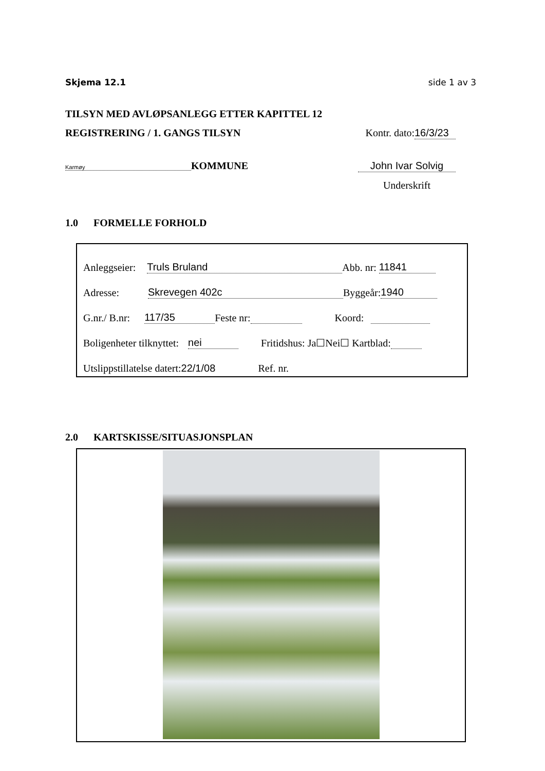Skjema 12.1 side 1 av 3
TILSYN MED AVLØPSANLEGG ETTER KAPITTEL 12
REGISTRERING / 1. GANGS TILSYN Kontr. dato: 16/3/23
Karmøy KOMMUNE John Ivar Solvig
Underskrift
1.0 FORMELLE FORHOLD
Anleggseier: Truls Bruland Abb. nr: 11841
Adresse: Skrevegen 402c Byggeår: 1940
G.nr./ B.nr: 117/35 Feste nr: Koord:
Boligenheter tilknyttet: nei Fritidshus: Ja☐Nei☐ Kartblad:
Utslippstillatelse datert: 22/1/08 Ref. nr.
2.0 KARTSKISSE/SITUASJONSPLAN